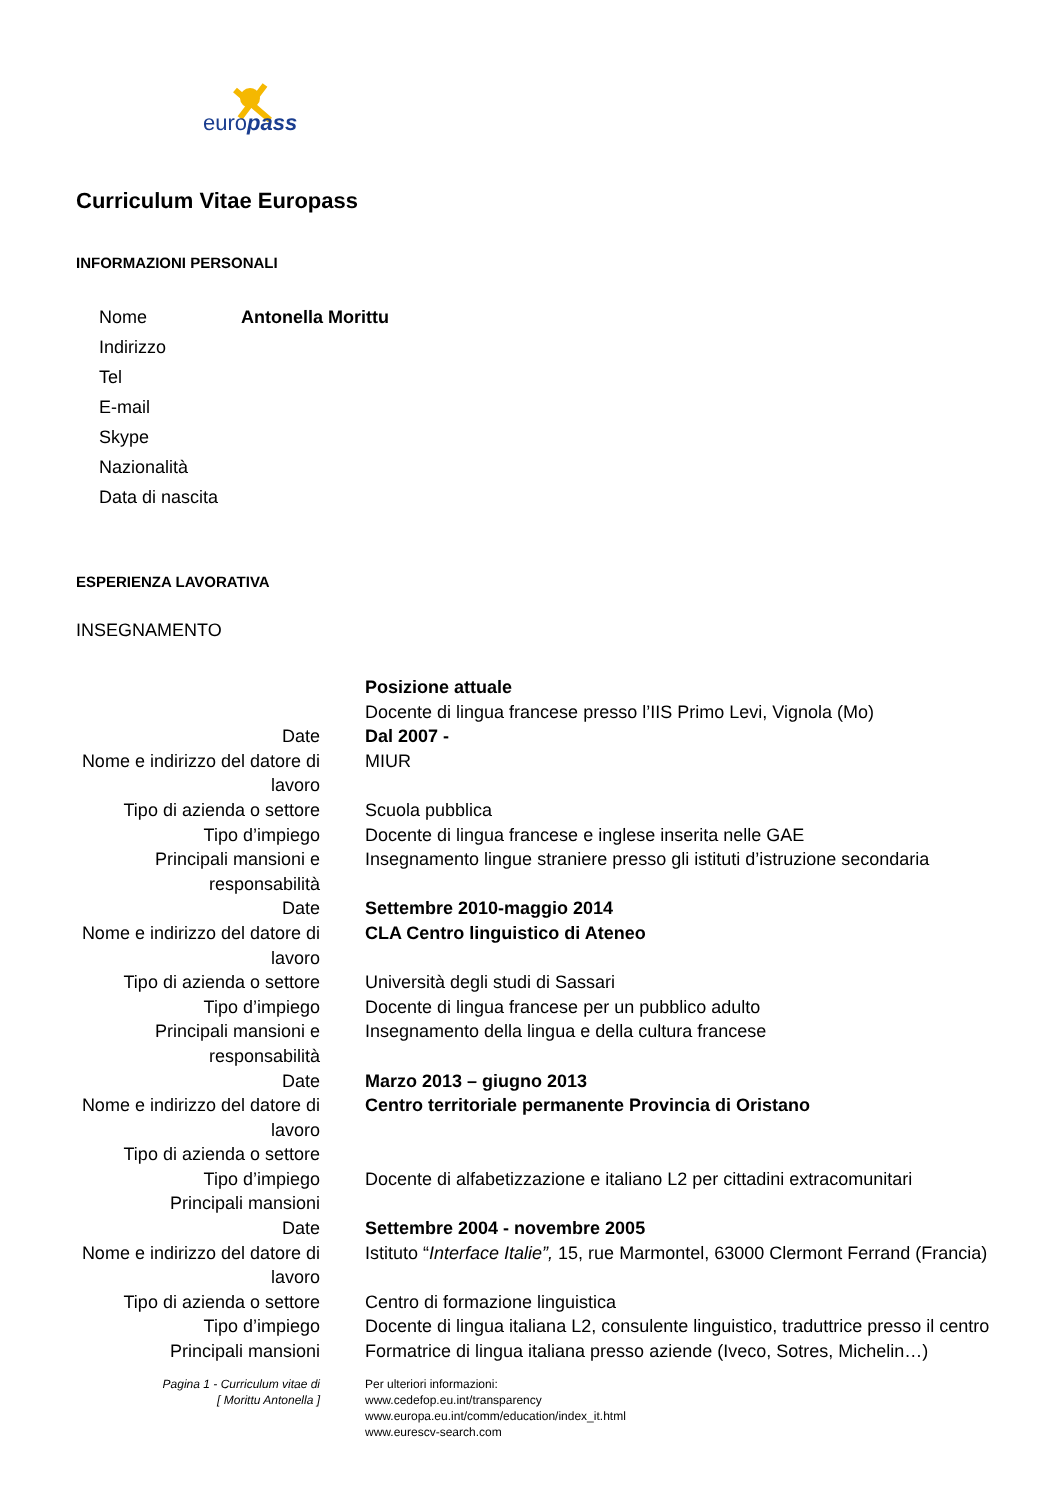europass
Curriculum Vitae Europass
INFORMAZIONI PERSONALI
| Nome | Antonella Morittu |
| Indirizzo | |
| Tel | |
| E-mail | |
| Skype | |
| Nazionalità | |
| Data di nascita | |
ESPERIENZA LAVORATIVA
INSEGNAMENTO
| | Posizione attuale |
| | Docente di lingua francese presso l’IIS Primo Levi, Vignola (Mo) |
| Date | Dal 2007 - |
| Nome e indirizzo del datore di lavoro | MIUR |
| Tipo di azienda o settore | Scuola pubblica |
| Tipo d’impiego | Docente di lingua francese e inglese inserita nelle GAE |
| Principali mansioni e responsabilità | Insegnamento lingue straniere presso gli istituti d’istruzione secondaria |
| Date | Settembre 2010-maggio 2014 |
| Nome e indirizzo del datore di lavoro | CLA Centro linguistico di Ateneo |
| Tipo di azienda o settore | Università degli studi di Sassari |
| Tipo d’impiego | Docente di lingua francese per un pubblico adulto |
| Principali mansioni e responsabilità | Insegnamento della lingua e della cultura francese |
| Date | Marzo 2013 – giugno 2013 |
| Nome e indirizzo del datore di lavoro | Centro territoriale permanente Provincia di Oristano |
| Tipo di azienda o settore | |
| Tipo d’impiego | Docente di alfabetizzazione e italiano L2 per cittadini extracomunitari |
| Principali mansioni | |
| Date | Settembre 2004 - novembre 2005 |
| Nome e indirizzo del datore di lavoro | Istituto “ Interface Italie”, 15, rue Marmontel, 63000 Clermont Ferrand (Francia) |
| Tipo di azienda o settore | Centro di formazione linguistica |
| Tipo d’impiego | Docente di lingua italiana L2, consulente linguistico, traduttrice presso il centro |
| Principali mansioni | Formatrice di lingua italiana presso aziende (Iveco, Sotres, Michelin…) |
| Pagina 1 - Curriculum vitae di [ Morittu Antonella ] | Per ulteriori informazioni: www.cedefop.eu.int/transparency www.europa.eu.int/comm/education/index_it.html www.eurescv-search.com |